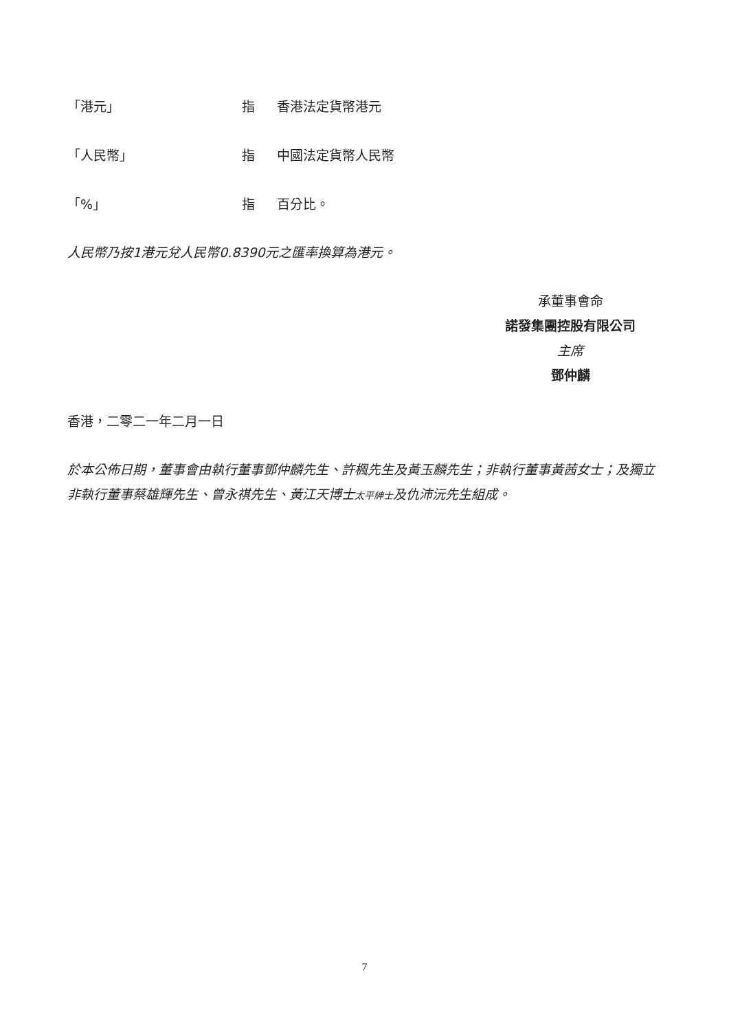「港元」 指 香港法定貨幣港元
「人民幣」 指 中國法定貨幣人民幣
「%」 指 百分比。
人民幣乃按1港元兌人民幣0.8390元之匯率換算為港元。
承董事會命
諾發集團控股有限公司
主席
鄧仲麟
香港，二零二一年二月一日
於本公佈日期，董事會由執行董事鄧仲麟先生、許楓先生及黃玉麟先生；非執行董事黃茜女士；及獨立非執行董事蔡雄輝先生、曾永祺先生、黃江天博士太平紳士及仇沛沅先生組成。
7